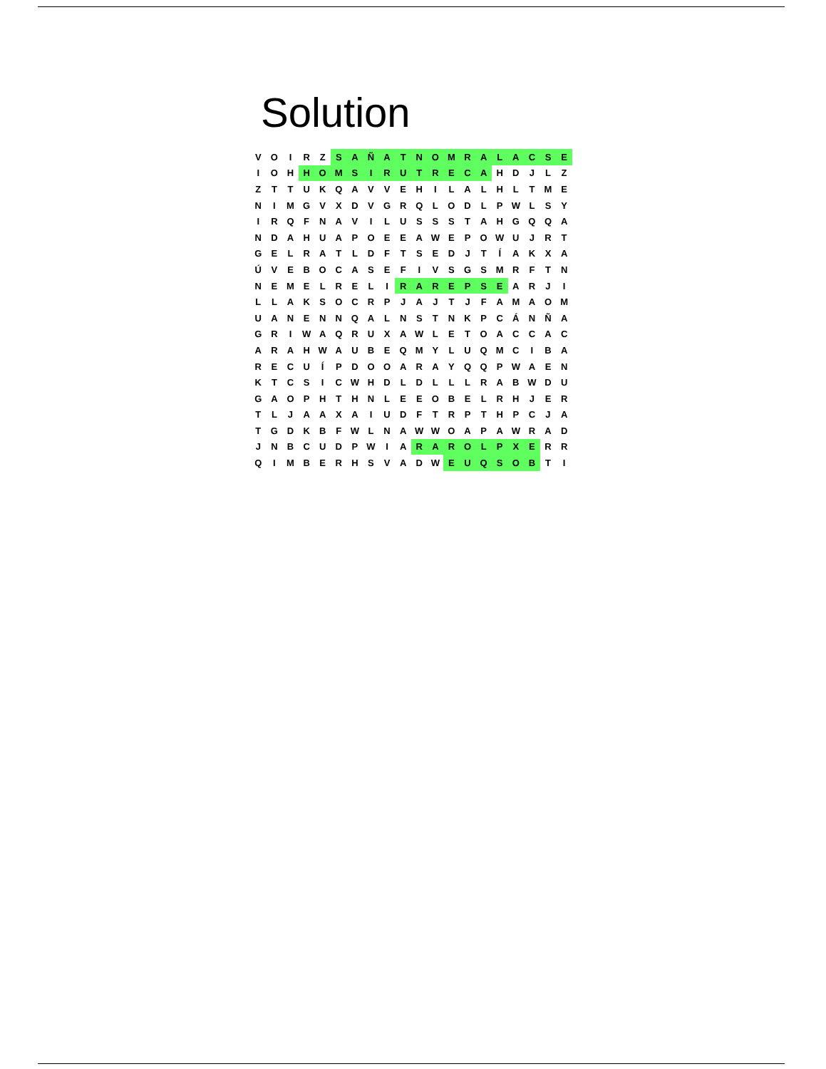Solution
| V | O | I | R | Z | S | A | Ñ | A | T | N | O | M | R | A | L | A | C | S | E |
| I | O | H | H | O | M | S | I | R | U | T | R | E | C | A | H | D | J | L | Z |
| Z | T | T | U | K | Q | A | V | V | E | H | I | L | A | L | H | L | T | M | E |
| N | I | M | G | V | X | D | V | G | R | Q | L | O | D | L | P | W | L | S | Y |
| I | R | Q | F | N | A | V | I | L | U | S | S | S | T | A | H | G | Q | Q | A |
| N | D | A | H | U | A | P | O | E | E | A | W | E | P | O | W | U | J | R | T |
| G | E | L | R | A | T | L | D | F | T | S | E | D | J | T | Í | A | K | X | A |
| Ú | V | E | B | O | C | A | S | E | F | I | V | S | G | S | M | R | F | T | N |
| N | E | M | E | L | R | E | L | I | R | A | R | E | P | S | E | A | R | J | I |
| L | L | A | K | S | O | C | R | P | J | A | J | T | J | F | A | M | A | O | M |
| U | A | N | E | N | N | Q | A | L | N | S | T | N | K | P | C | Á | N | Ñ | A |
| G | R | I | W | A | Q | R | U | X | A | W | L | E | T | O | A | C | C | A | C |
| A | R | A | H | W | A | U | B | E | Q | M | Y | L | U | Q | M | C | I | B | A |
| R | E | C | U | Í | P | D | O | O | A | R | A | Y | Q | Q | P | W | A | E | N |
| K | T | C | S | I | C | W | H | D | L | D | L | L | L | R | A | B | W | D | U |
| G | A | O | P | H | T | H | N | L | E | E | O | B | E | L | R | H | J | E | R |
| T | L | J | A | A | X | A | I | U | D | F | T | R | P | T | H | P | C | J | A |
| T | G | D | K | B | F | W | L | N | A | W | W | O | A | P | A | W | R | A | D |
| J | N | B | C | U | D | P | W | I | A | R | A | R | O | L | P | X | E | R | R |
| Q | I | M | B | E | R | H | S | V | A | D | W | E | U | Q | S | O | B | T | I |